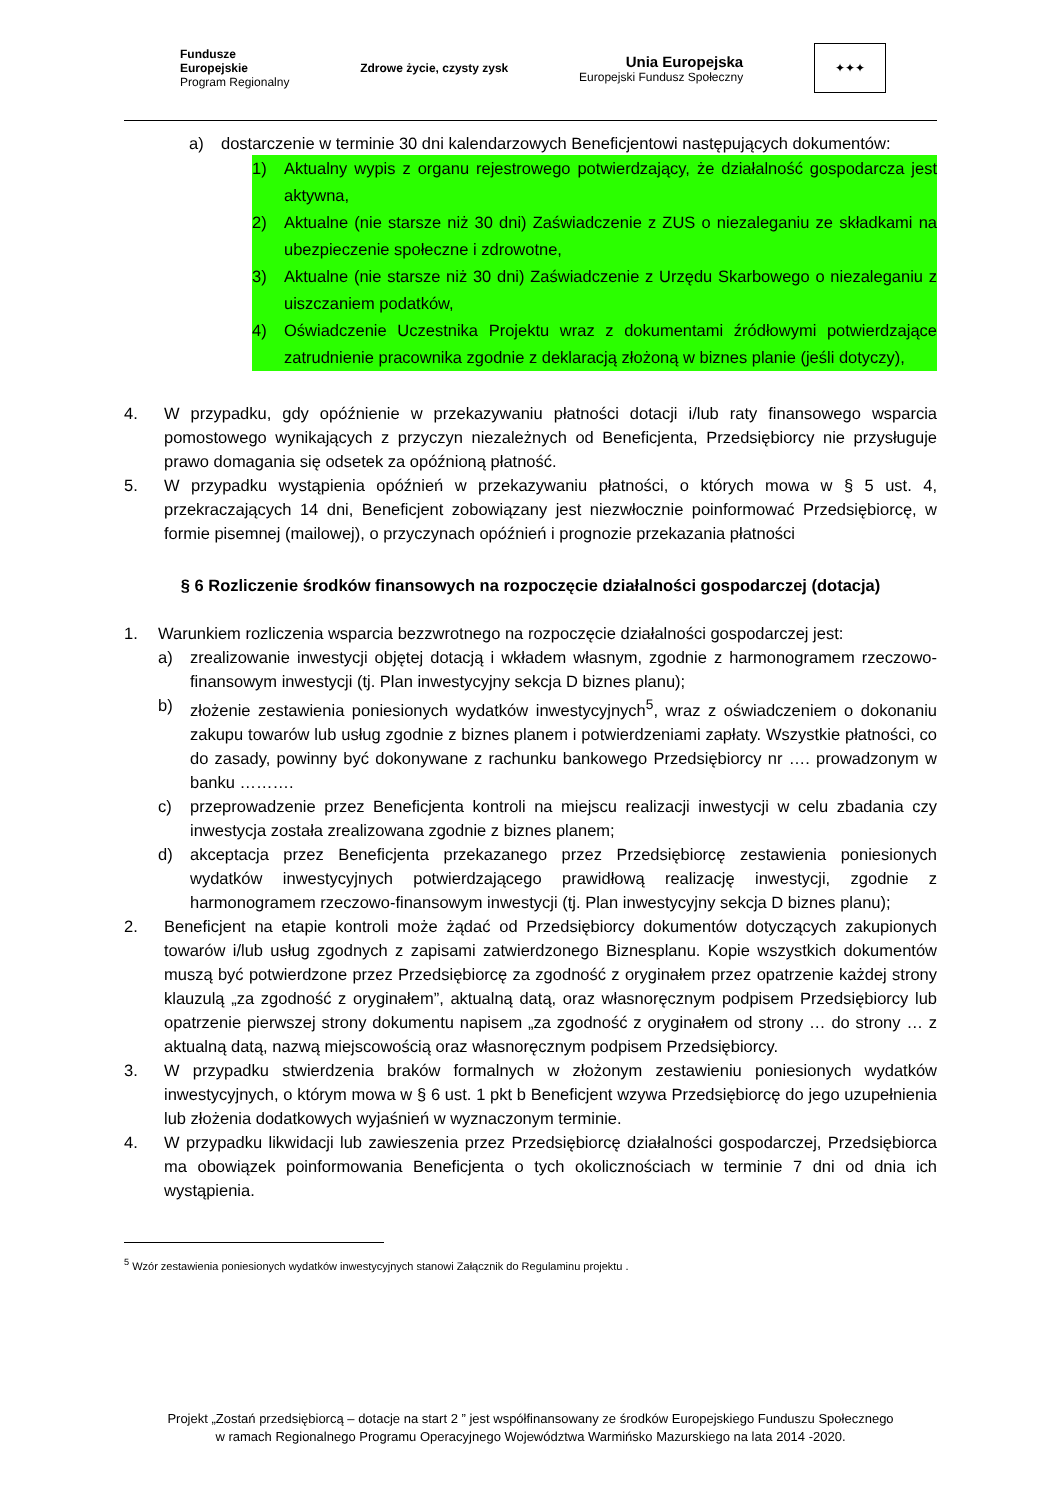Fundusze
Europejskie
Program Regionalny
Zdrowe życie, czysty zysk
Unia Europejska
Europejski Fundusz Społeczny
✦✦✦
a) dostarczenie w terminie 30 dni kalendarzowych Beneficjentowi następujących dokumentów:
1) Aktualny wypis z organu rejestrowego potwierdzający, że działalność gospodarcza jest aktywna,
2) Aktualne (nie starsze niż 30 dni) Zaświadczenie z ZUS o niezaleganiu ze składkami na ubezpieczenie społeczne i zdrowotne,
3) Aktualne (nie starsze niż 30 dni) Zaświadczenie z Urzędu Skarbowego o niezaleganiu z uiszczaniem podatków,
4) Oświadczenie Uczestnika Projektu wraz z dokumentami źródłowymi potwierdzające zatrudnienie pracownika zgodnie z deklaracją złożoną w biznes planie (jeśli dotyczy),
4. W przypadku, gdy opóźnienie w przekazywaniu płatności dotacji i/lub raty finansowego wsparcia pomostowego wynikających z przyczyn niezależnych od Beneficjenta, Przedsiębiorcy nie przysługuje prawo domagania się odsetek za opóźnioną płatność.
5. W przypadku wystąpienia opóźnień w przekazywaniu płatności, o których mowa w § 5 ust. 4, przekraczających 14 dni, Beneficjent zobowiązany jest niezwłocznie poinformować Przedsiębiorcę, w formie pisemnej (mailowej), o przyczynach opóźnień i prognozie przekazania płatności
§ 6 Rozliczenie środków finansowych na rozpoczęcie działalności gospodarczej (dotacja)
1. Warunkiem rozliczenia wsparcia bezzwrotnego na rozpoczęcie działalności gospodarczej jest:
a) zrealizowanie inwestycji objętej dotacją i wkładem własnym, zgodnie z harmonogramem rzeczowo-finansowym inwestycji (tj. Plan inwestycyjny sekcja D biznes planu);
b) złożenie zestawienia poniesionych wydatków inwestycyjnych<sup>5</sup>, wraz z oświadczeniem o dokonaniu zakupu towarów lub usług zgodnie z biznes planem i potwierdzeniami zapłaty. Wszystkie płatności, co do zasady, powinny być dokonywane z rachunku bankowego Przedsiębiorcy nr …. prowadzonym w banku ……….
c) przeprowadzenie przez Beneficjenta kontroli na miejscu realizacji inwestycji w celu zbadania czy inwestycja została zrealizowana zgodnie z biznes planem;
d) akceptacja przez Beneficjenta przekazanego przez Przedsiębiorcę zestawienia poniesionych wydatków inwestycyjnych potwierdzającego prawidłową realizację inwestycji, zgodnie z harmonogramem rzeczowo-finansowym inwestycji (tj. Plan inwestycyjny sekcja D biznes planu);
2. Beneficjent na etapie kontroli może żądać od Przedsiębiorcy dokumentów dotyczących zakupionych towarów i/lub usług zgodnych z zapisami zatwierdzonego Biznesplanu. Kopie wszystkich dokumentów muszą być potwierdzone przez Przedsiębiorcę za zgodność z oryginałem przez opatrzenie każdej strony klauzulą „za zgodność z oryginałem”, aktualną datą, oraz własnoręcznym podpisem Przedsiębiorcy lub opatrzenie pierwszej strony dokumentu napisem „za zgodność z oryginałem od strony … do strony … z aktualną datą, nazwą miejscowością oraz własnoręcznym podpisem Przedsiębiorcy.
3. W przypadku stwierdzenia braków formalnych w złożonym zestawieniu poniesionych wydatków inwestycyjnych, o którym mowa w § 6 ust. 1 pkt b Beneficjent wzywa Przedsiębiorcę do jego uzupełnienia lub złożenia dodatkowych wyjaśnień w wyznaczonym terminie.
4. W przypadku likwidacji lub zawieszenia przez Przedsiębiorcę działalności gospodarczej, Przedsiębiorca ma obowiązek poinformowania Beneficjenta o tych okolicznościach w terminie 7 dni od dnia ich wystąpienia.
<sup>5</sup> Wzór zestawienia poniesionych wydatków inwestycyjnych stanowi Załącznik do Regulaminu projektu .
Projekt „Zostań przedsiębiorcą – dotacje na start 2 ” jest współfinansowany ze środków Europejskiego Funduszu Społecznego
w ramach Regionalnego Programu Operacyjnego Województwa Warmińsko Mazurskiego na lata 2014 -2020.